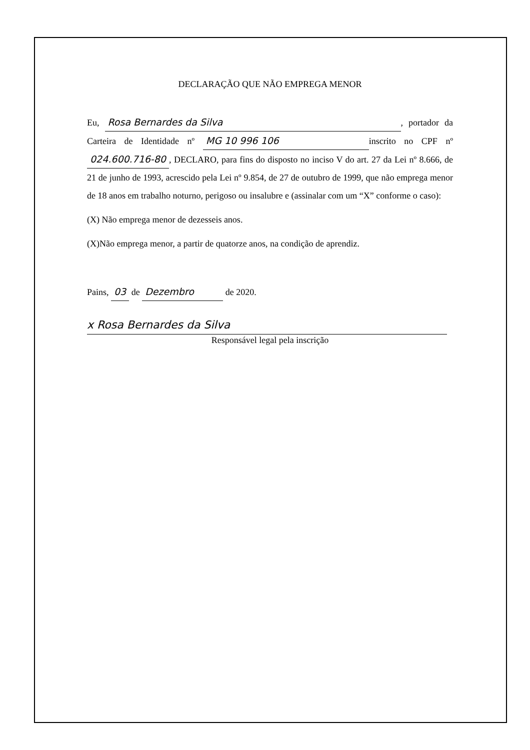DECLARAÇÃO QUE NÃO EMPREGA MENOR
Eu, Rosa Bernardes da Silva, portador da Carteira de Identidade nº MG 10 996 106 inscrito no CPF nº 024.600.716-80, DECLARO, para fins do disposto no inciso V do art. 27 da Lei nº 8.666, de 21 de junho de 1993, acrescido pela Lei nº 9.854, de 27 de outubro de 1999, que não emprega menor de 18 anos em trabalho noturno, perigoso ou insalubre e (assinalar com um “X” conforme o caso):
(X) Não emprega menor de dezesseis anos.
(X)Não emprega menor, a partir de quatorze anos, na condição de aprendiz.
Pains, 03 de Dezembro de 2020.
x Rosa Bernardes da Silva
Responsável legal pela inscrição